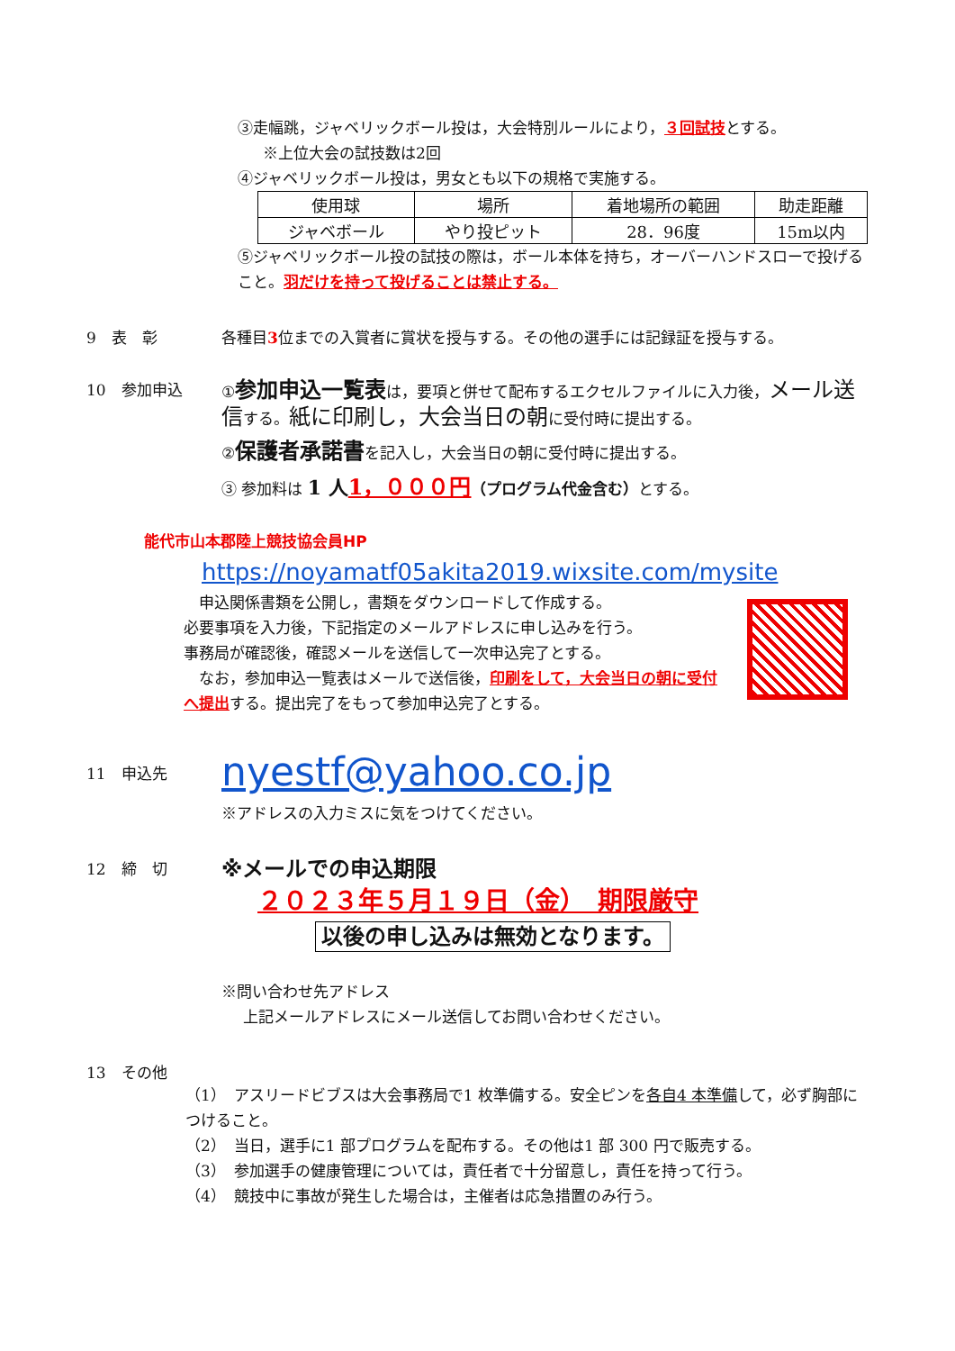③走幅跳，ジャベリックボール投は，大会特別ルールにより，３回試技とする。
※上位大会の試技数は2回
④ジャベリックボール投は，男女とも以下の規格で実施する。
| 使用球 | 場所 | 着地場所の範囲 | 助走距離 |
| ジャベボール | やり投ピット | 28．96度 | 15m以内 |
⑤ジャベリックボール投の試技の際は，ボール本体を持ち，オーバーハンドスローで投げること。羽だけを持って投げることは禁止する。
9　表　彰
各種目3位までの入賞者に賞状を授与する。その他の選手には記録証を授与する。
10　参加申込
①参加申込一覧表は，要項と併せて配布するエクセルファイルに入力後，メール送信する。紙に印刷し，大会当日の朝に受付時に提出する。
②保護者承諾書を記入し，大会当日の朝に受付時に提出する。
③ 参加料は 1 人 1，０００円（プログラム代金含む）とする。
能代市山本郡陸上競技協会員HP
https://noyamatf05akita2019.wixsite.com/mysite
　申込関係書類を公開し，書類をダウンロードして作成する。
必要事項を入力後，下記指定のメールアドレスに申し込みを行う。
事務局が確認後，確認メールを送信して一次申込完了とする。
　なお，参加申込一覧表はメールで送信後，印刷をして，大会当日の朝に受付へ提出する。提出完了をもって参加申込完了とする。
11　申込先
nyestf@yahoo.co.jp
※アドレスの入力ミスに気をつけてください。
12　締　切
※メールでの申込期限
２０２３年５月１９日（金）　期限厳守
以後の申し込みは無効となります。
※問い合わせ先アドレス
上記メールアドレスにメール送信してお問い合わせください。
13　その他
（1）　アスリードビブスは大会事務局で1 枚準備する。安全ピンを各自4 本準備して，必ず胸部につけること。
（2）　当日，選手に1 部プログラムを配布する。その他は1 部 300 円で販売する。
（3）　参加選手の健康管理については，責任者で十分留意し，責任を持って行う。
（4）　競技中に事故が発生した場合は，主催者は応急措置のみ行う。